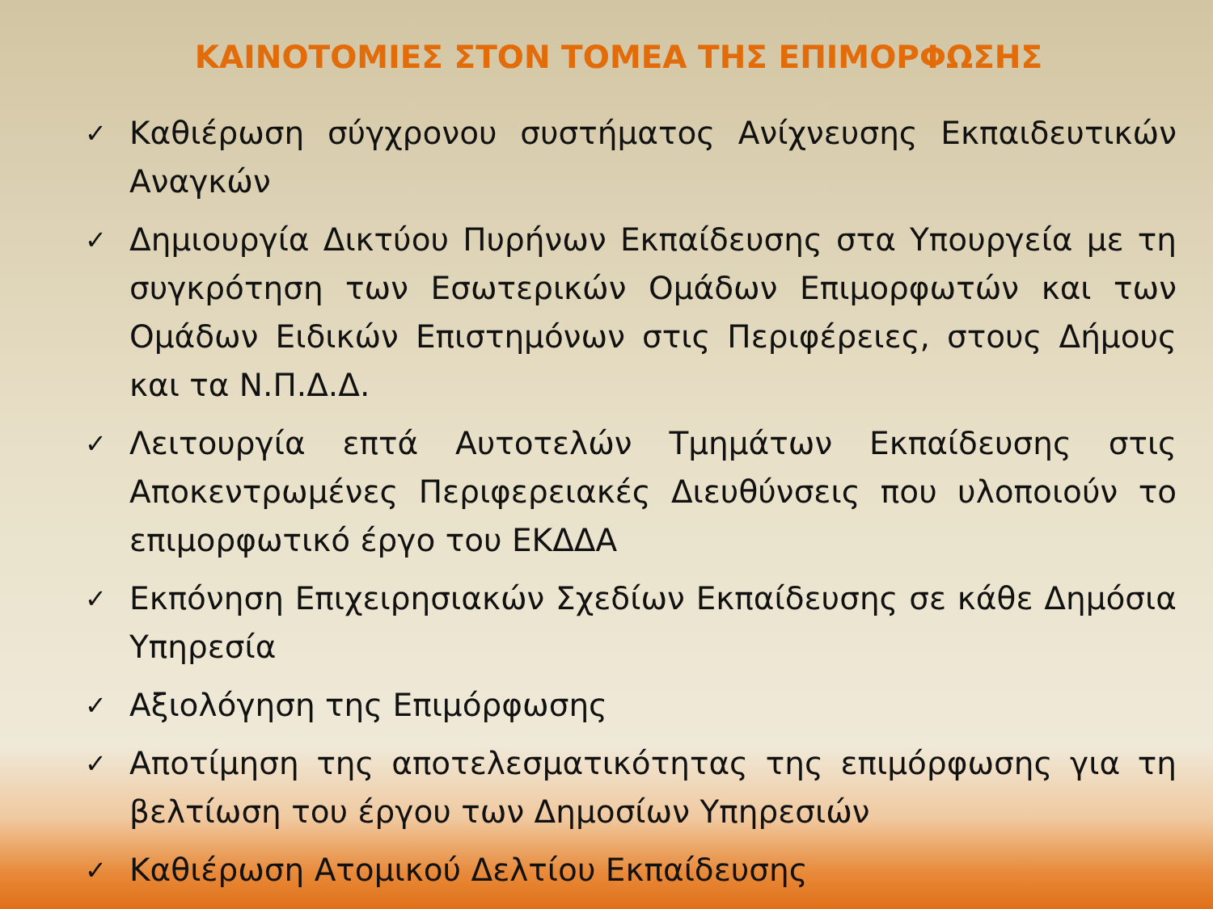ΚΑΙΝΟΤΟΜΙΕΣ ΣΤΟΝ ΤΟΜΕΑ ΤΗΣ ΕΠΙΜΟΡΦΩΣΗΣ
✓ Καθιέρωση σύγχρονου συστήματος Ανίχνευσης Εκπαιδευτικών Αναγκών
✓ Δημιουργία Δικτύου Πυρήνων Εκπαίδευσης στα Υπουργεία με τη συγκρότηση των Εσωτερικών Ομάδων Επιμορφωτών και των Ομάδων Ειδικών Επιστημόνων στις Περιφέρειες, στους Δήμους και τα Ν.Π.Δ.Δ.
✓ Λειτουργία επτά Αυτοτελών Τμημάτων Εκπαίδευσης στις Αποκεντρωμένες Περιφερειακές Διευθύνσεις που υλοποιούν το επιμορφωτικό έργο του ΕΚΔΔΑ
✓ Εκπόνηση Επιχειρησιακών Σχεδίων Εκπαίδευσης σε κάθε Δημόσια Υπηρεσία
✓ Αξιολόγηση της Επιμόρφωσης
✓ Αποτίμηση της αποτελεσματικότητας της επιμόρφωσης για τη βελτίωση του έργου των Δημοσίων Υπηρεσιών
✓ Καθιέρωση Ατομικού Δελτίου Εκπαίδευσης